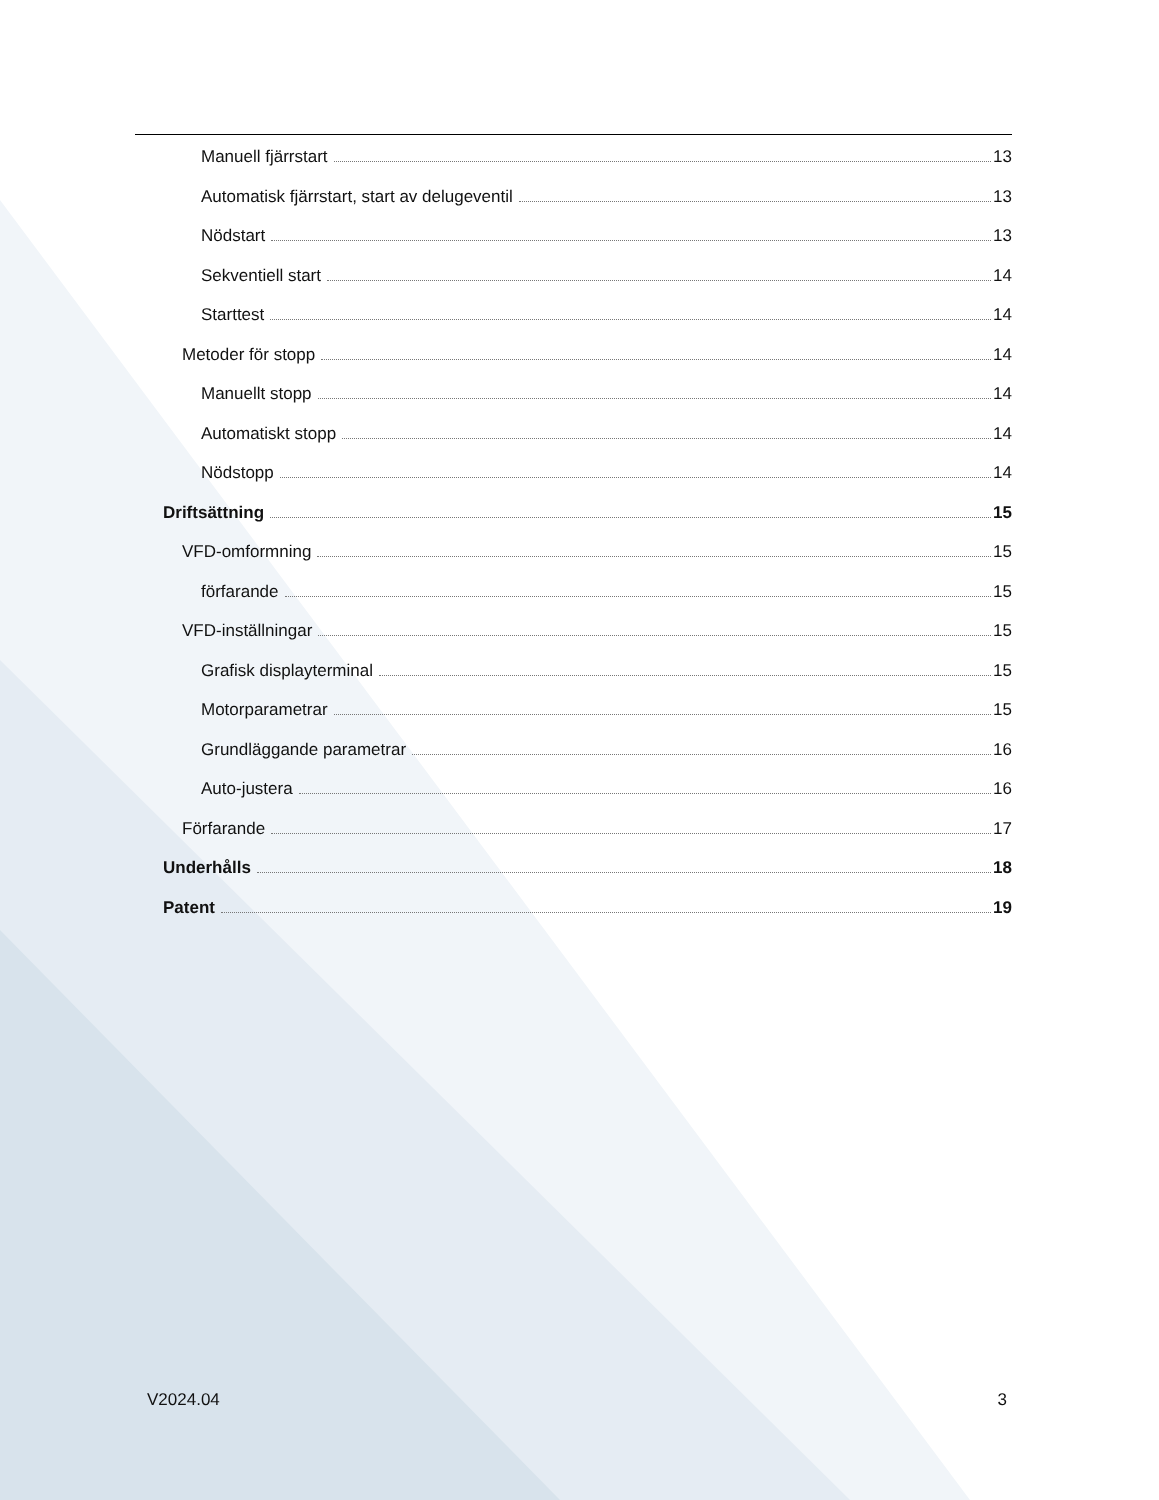Manuell fjärrstart 13
Automatisk fjärrstart, start av delugeventil 13
Nödstart 13
Sekventiell start 14
Starttest 14
Metoder för stopp 14
Manuellt stopp 14
Automatiskt stopp 14
Nödstopp 14
Driftsättning 15
VFD-omformning 15
förfarande 15
VFD-inställningar 15
Grafisk displayterminal 15
Motorparametrar 15
Grundläggande parametrar 16
Auto-justera 16
Förfarande 17
Underhålls 18
Patent 19
V2024.04 3